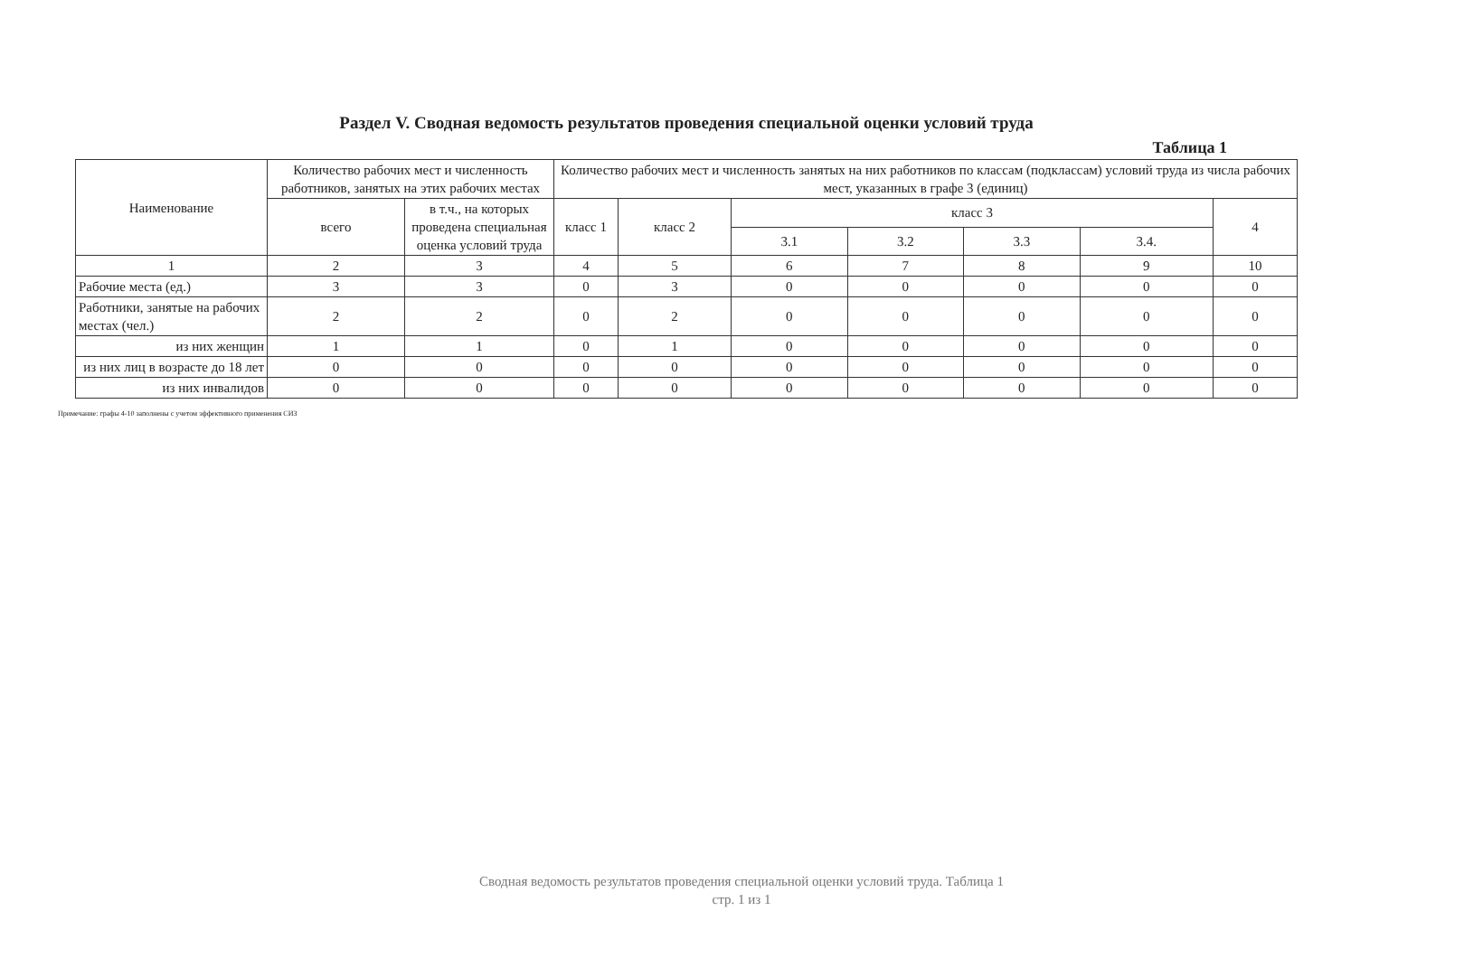Раздел V. Сводная ведомость результатов проведения специальной оценки условий труда
Таблица 1
| Наименование | Количество рабочих мест и численность работников, занятых на этих рабочих местах | | Количество рабочих мест и численность занятых на них работников по классам (подклассам) условий труда из числа рабочих мест, указанных в графе 3 (единиц) | | | | | | |
| --- | --- | --- | --- | --- | --- | --- | --- | --- | --- |
| | всего | в т.ч., на которых проведена специальная оценка условий труда | класс 1 | класс 2 | класс 3 | | | | 4 |
| | | | | | 3.1 | 3.2 | 3.3 | 3.4. | |
| 1 | 2 | 3 | 4 | 5 | 6 | 7 | 8 | 9 | 10 |
| Рабочие места (ед.) | 3 | 3 | 0 | 3 | 0 | 0 | 0 | 0 | 0 |
| Работники, занятые на рабочих местах (чел.) | 2 | 2 | 0 | 2 | 0 | 0 | 0 | 0 | 0 |
| из них женщин | 1 | 1 | 0 | 1 | 0 | 0 | 0 | 0 | 0 |
| из них лиц в возрасте до 18 лет | 0 | 0 | 0 | 0 | 0 | 0 | 0 | 0 | 0 |
| из них инвалидов | 0 | 0 | 0 | 0 | 0 | 0 | 0 | 0 | 0 |
Примечание: графы 4-10 заполнены с учетом эффективного применения СИЗ
Сводная ведомость результатов проведения специальной оценки условий труда. Таблица 1
стр. 1 из 1